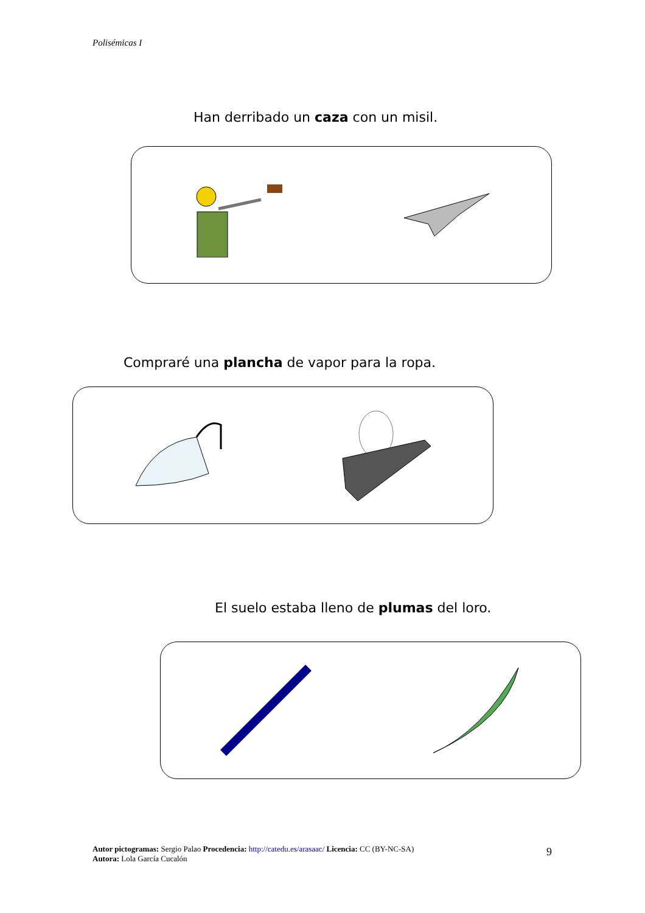Polisémicas I
Han derribado un caza con un misil.
Compraré una plancha de vapor para la ropa.
El suelo estaba lleno de plumas del loro.
Autor pictogramas: Sergio Palao Procedencia: http://catedu.es/arasaac/ Licencia: CC (BY-NC-SA)
Autora: Lola García Cucalón
9